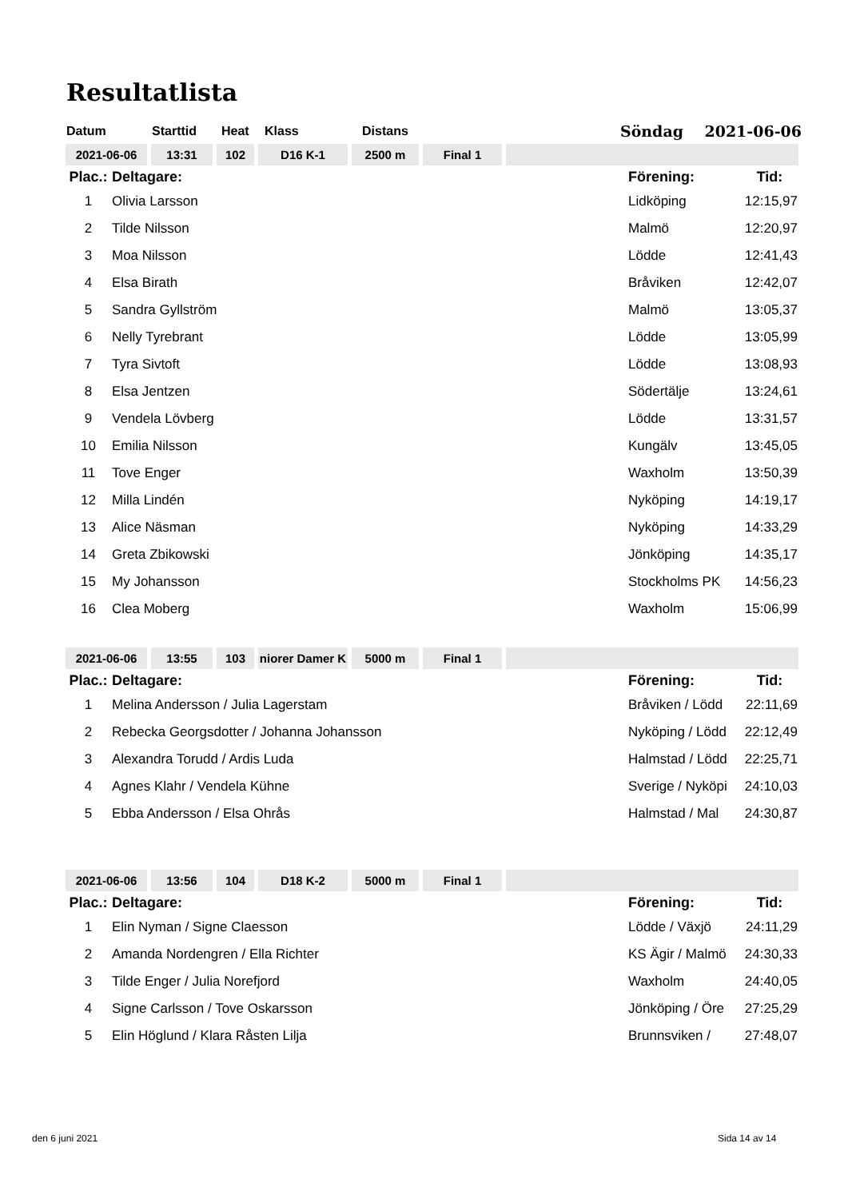Resultatlista
| Datum | Starttid | Heat | Klass | Distans | Söndag 2021-06-06 |
| 2021-06-06 | 13:31 | 102 | D16 K-1 | 2500 m | Final 1 | |
| Plac.: | Deltagare: | Förening: | Tid: |
| 1 | Olivia Larsson | Lidköping | 12:15,97 |
| 2 | Tilde Nilsson | Malmö | 12:20,97 |
| 3 | Moa Nilsson | Lödde | 12:41,43 |
| 4 | Elsa Birath | Bråviken | 12:42,07 |
| 5 | Sandra Gyllström | Malmö | 13:05,37 |
| 6 | Nelly Tyrebrant | Lödde | 13:05,99 |
| 7 | Tyra Sivtoft | Lödde | 13:08,93 |
| 8 | Elsa Jentzen | Södertälje | 13:24,61 |
| 9 | Vendela Lövberg | Lödde | 13:31,57 |
| 10 | Emilia Nilsson | Kungälv | 13:45,05 |
| 11 | Tove Enger | Waxholm | 13:50,39 |
| 12 | Milla Lindén | Nyköping | 14:19,17 |
| 13 | Alice Näsman | Nyköping | 14:33,29 |
| 14 | Greta Zbikowski | Jönköping | 14:35,17 |
| 15 | My Johansson | Stockholms PK | 14:56,23 |
| 16 | Clea Moberg | Waxholm | 15:06,99 |
| 2021-06-06 | 13:55 | 103 | niorer Damer K | 5000 m | Final 1 | |
| Plac.: | Deltagare: | Förening: | Tid: |
| 1 | Melina Andersson / Julia Lagerstam | Bråviken / Lödd | 22:11,69 |
| 2 | Rebecka Georgsdotter / Johanna Johansson | Nyköping / Lödd | 22:12,49 |
| 3 | Alexandra Torudd / Ardis Luda | Halmstad / Lödd | 22:25,71 |
| 4 | Agnes Klahr / Vendela Kühne | Sverige / Nyköpi | 24:10,03 |
| 5 | Ebba Andersson / Elsa Ohrås | Halmstad / Mal | 24:30,87 |
| 2021-06-06 | 13:56 | 104 | D18 K-2 | 5000 m | Final 1 | |
| Plac.: | Deltagare: | Förening: | Tid: |
| 1 | Elin Nyman / Signe Claesson | Lödde / Växjö | 24:11,29 |
| 2 | Amanda Nordengren / Ella Richter | KS Ägir / Malmö | 24:30,33 |
| 3 | Tilde Enger / Julia Norefjord | Waxholm | 24:40,05 |
| 4 | Signe Carlsson / Tove Oskarsson | Jönköping / Öre | 27:25,29 |
| 5 | Elin Höglund / Klara Råsten Lilja | Brunnsviken / | 27:48,07 |
den 6 juni 2021 Sida 14 av 14